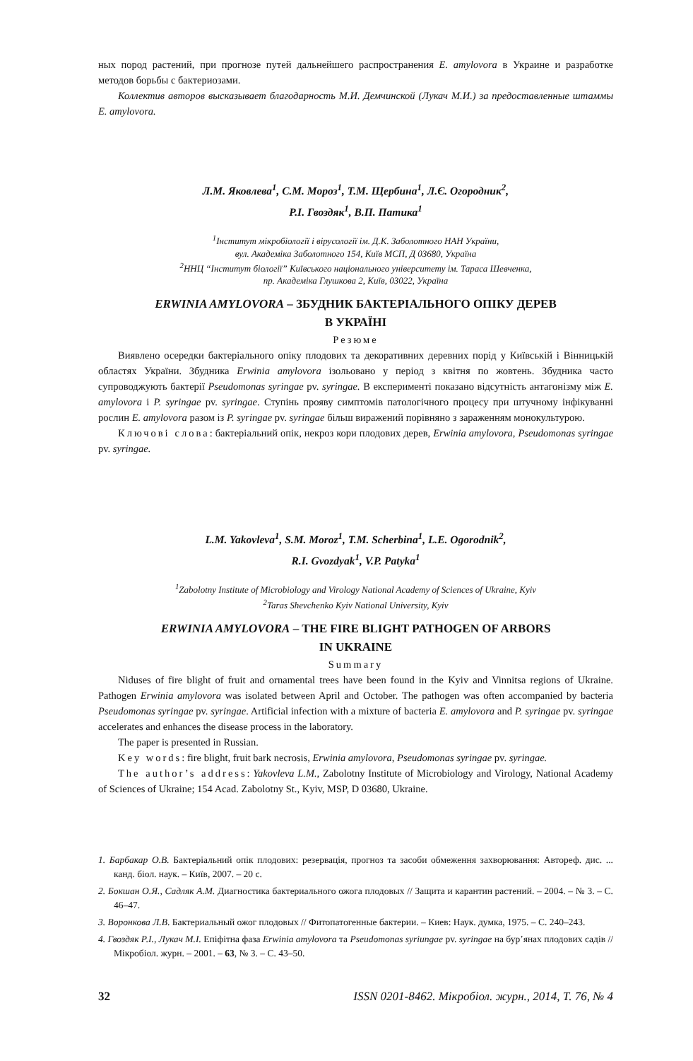ных пород растений, при прогнозе путей дальнейшего распространения E. amylovora в Украине и разработке методов борьбы с бактериозами.
Коллектив авторов высказывает благодарность М.И. Демчинской (Лукач М.И.) за предоставленные штаммы E. amylovora.
Л.М. Яковлева<sup>1</sup>, С.М. Мороз<sup>1</sup>, Т.М. Щербина<sup>1</sup>, Л.Є. Огородник<sup>2</sup>,
Р.І. Гвоздяк<sup>1</sup>, В.П. Патика<sup>1</sup>
<sup>1</sup> Інститут мікробіології і вірусології ім. Д.К. Заболотного НАН України,
вул. Академіка Заболотного 154, Київ МСП, Д 03680, Україна
<sup>2</sup> ННЦ “Інститут біології” Київського національного університету ім. Тараса Шевченка,
пр. Академіка Глушкова 2, Київ, 03022, Україна
ERWINIA AMYLOVORA – ЗБУДНИК БАКТЕРІАЛЬНОГО ОПІКУ ДЕРЕВ
В УКРАЇНІ
Резюме
Виявлено осередки бактеріального опіку плодових та декоративних деревних порід у Київській і Вінницькій областях України. Збудника Erwinia amylovora ізольовано у період з квітня по жовтень. Збудника часто супроводжують бактерії Pseudomonas syringae pv. syringae. В експерименті показано відсутність антагонізму між E. amylovora і P. syringae pv. syringae. Ступінь прояву симптомів патологічного процесу при штучному інфікуванні рослин E. amylovora разом із P. syringae pv. syringae більш виражений порівняно з зараженням монокультурою.
Ключові слова: бактеріальний опік, некроз кори плодових дерев, Erwinia amylovora, Pseudomonas syringae pv. syringae.
L.M. Yakovleva<sup>1</sup>, S.M. Moroz<sup>1</sup>, T.M. Scherbina<sup>1</sup>, L.E. Ogorodnik<sup>2</sup>,
R.I. Gvozdyak<sup>1</sup>, V.P. Patyka<sup>1</sup>
<sup>1</sup> Zabolotny Institute of Microbiology and Virology National Academy of Sciences of Ukraine, Kyiv
<sup>2</sup> Taras Shevchenko Kyiv National University, Kyiv
ERWINIA AMYLOVORA – THE FIRE BLIGHT PATHOGEN OF ARBORS
IN UKRAINE
Summary
Niduses of fire blight of fruit and ornamental trees have been found in the Kyiv and Vinnitsa regions of Ukraine. Pathogen Erwinia amylovora was isolated between April and October. The pathogen was often accompanied by bacteria Pseudomonas syringae pv. syringae. Artificial infection with a mixture of bacteria E. amylovora and P. syringae pv. syringae accelerates and enhances the disease process in the laboratory.
The paper is presented in Russian.
Key words: fire blight, fruit bark necrosis, Erwinia amylovora, Pseudomonas syringae pv. syringae.
The author’s address: Yakovleva L.M., Zabolotny Institute of Microbiology and Virology, National Academy of Sciences of Ukraine; 154 Acad. Zabolotny St., Kyiv, MSP, D 03680, Ukraine.
1. Барбакар О.В. Бактеріальний опік плодових: резервація, прогноз та засоби обмеження захворювання: Автореф. дис. ... канд. біол. наук. – Київ, 2007. – 20 с.
2. Бокшан О.Я., Садляк А.М. Диагностика бактериального ожога плодовых // Защита и карантин растений. – 2004. – № 3. – С. 46–47.
3. Воронкова Л.В. Бактериальный ожог плодовых // Фитопатогенные бактерии. – Киев: Наук. думка, 1975. – С. 240–243.
4. Гвоздяк Р.І., Лукач М.І. Епіфітна фаза Erwinia amylovora та Pseudomonas syriungae pv. syringae на бур’янах плодових садів // Мікробіол. журн. – 2001. – 63, № 3. – С. 43–50.
32 ISSN 0201-8462. Мікробіол. журн., 2014, Т. 76, № 4